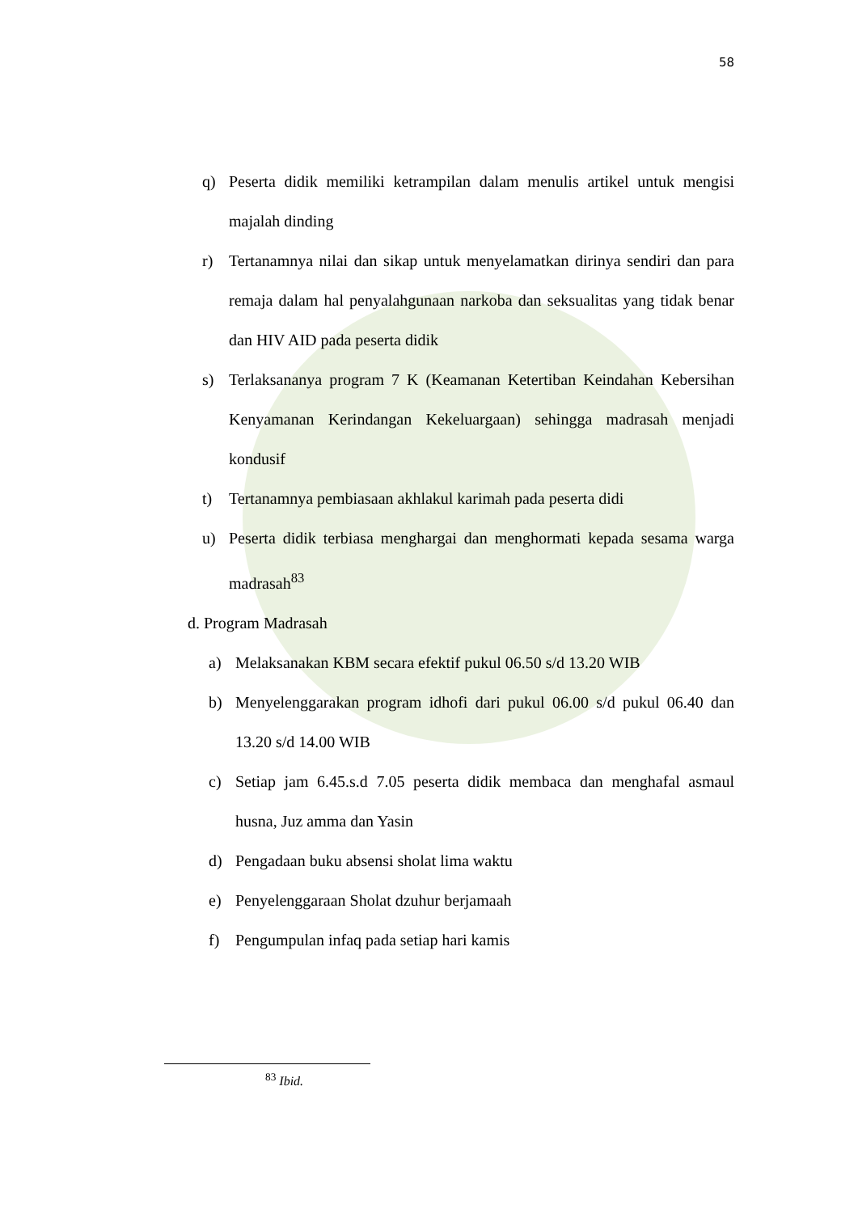58
q) Peserta didik memiliki ketrampilan dalam menulis artikel untuk mengisi majalah dinding
r) Tertanamnya nilai dan sikap untuk menyelamatkan dirinya sendiri dan para remaja dalam hal penyalahgunaan narkoba dan seksualitas yang tidak benar dan HIV AID pada peserta didik
s) Terlaksananya program 7 K (Keamanan Ketertiban Keindahan Kebersihan Kenyamanan Kerindangan Kekeluargaan) sehingga madrasah menjadi kondusif
t) Tertanamnya pembiasaan akhlakul karimah pada peserta didi
u) Peserta didik terbiasa menghargai dan menghormati kepada sesama warga madrasah<sup>83</sup>
d. Program Madrasah
a) Melaksanakan KBM secara efektif pukul 06.50 s/d 13.20 WIB
b) Menyelenggarakan program idhofi dari pukul 06.00 s/d pukul 06.40 dan 13.20 s/d 14.00 WIB
c) Setiap jam 6.45.s.d 7.05 peserta didik membaca dan menghafal asmaul husna, Juz amma dan Yasin
d) Pengadaan buku absensi sholat lima waktu
e) Penyelenggaraan Sholat dzuhur berjamaah
f) Pengumpulan infaq pada setiap hari kamis
<sup>83</sup> Ibid.